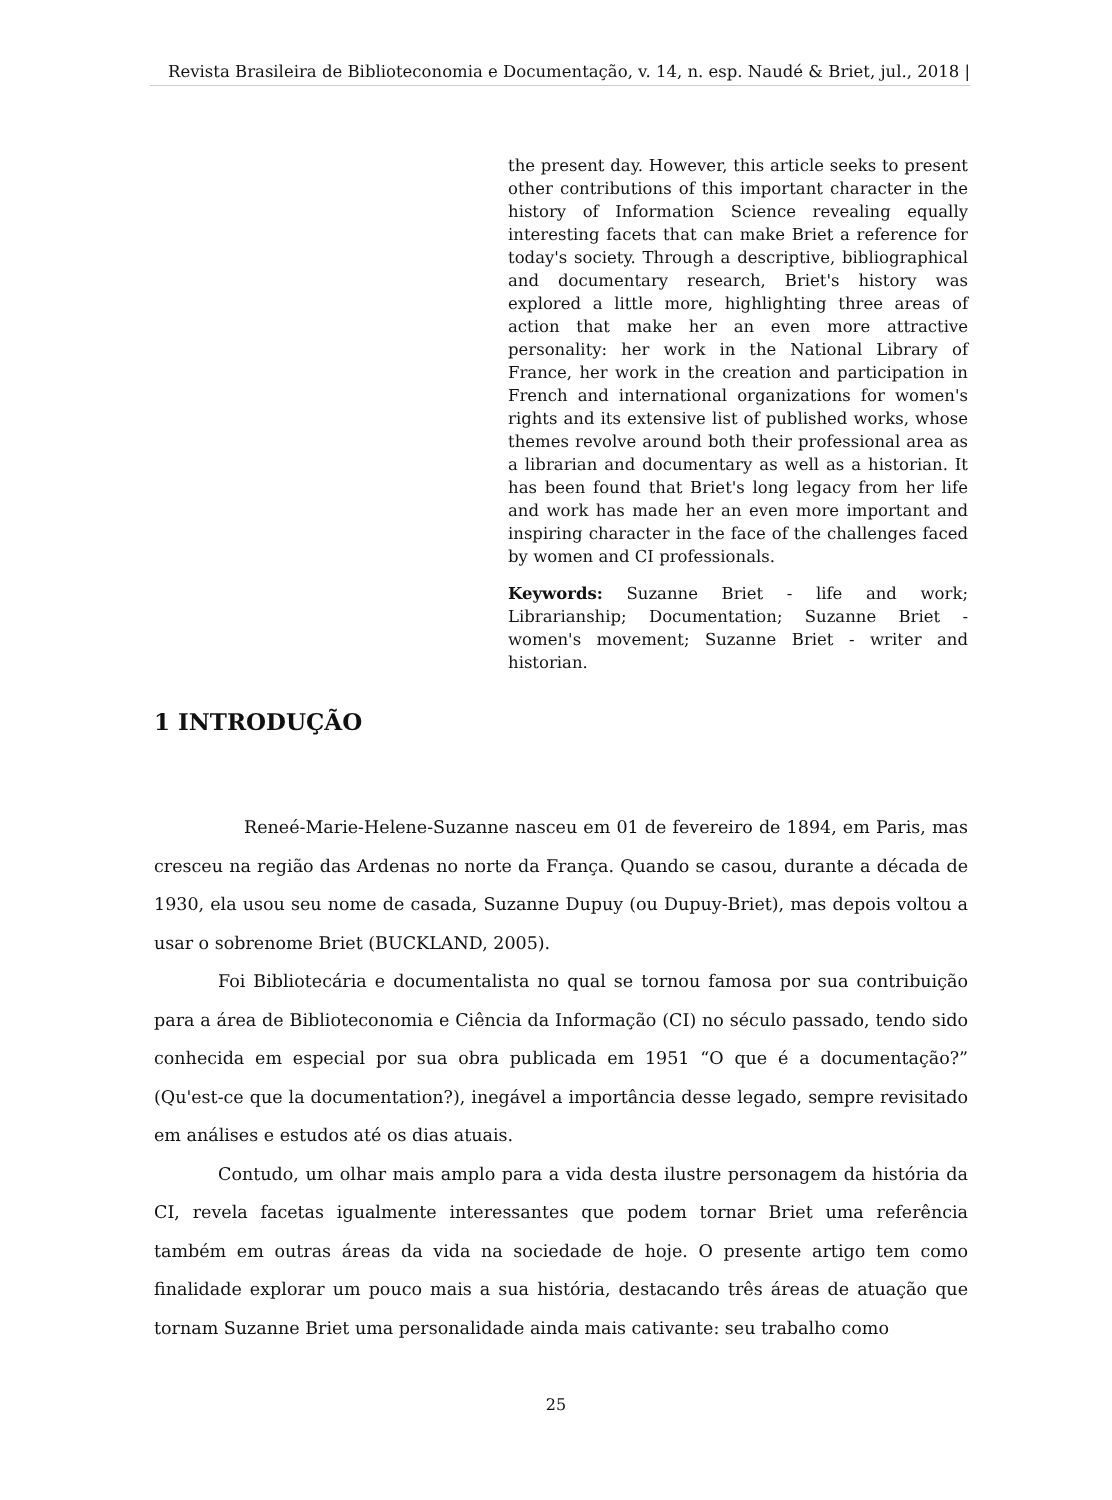Revista Brasileira de Biblioteconomia e Documentação, v. 14, n. esp. Naudé & Briet, jul., 2018 |
the present day. However, this article seeks to present other contributions of this important character in the history of Information Science revealing equally interesting facets that can make Briet a reference for today's society. Through a descriptive, bibliographical and documentary research, Briet's history was explored a little more, highlighting three areas of action that make her an even more attractive personality: her work in the National Library of France, her work in the creation and participation in French and international organizations for women's rights and its extensive list of published works, whose themes revolve around both their professional area as a librarian and documentary as well as a historian. It has been found that Briet's long legacy from her life and work has made her an even more important and inspiring character in the face of the challenges faced by women and CI professionals.
Keywords: Suzanne Briet - life and work; Librarianship; Documentation; Suzanne Briet - women's movement; Suzanne Briet - writer and historian.
1 INTRODUÇÃO
Reneé-Marie-Helene-Suzanne nasceu em 01 de fevereiro de 1894, em Paris, mas cresceu na região das Ardenas no norte da França. Quando se casou, durante a década de 1930, ela usou seu nome de casada, Suzanne Dupuy (ou Dupuy-Briet), mas depois voltou a usar o sobrenome Briet (BUCKLAND, 2005).
Foi Bibliotecária e documentalista no qual se tornou famosa por sua contribuição para a área de Biblioteconomia e Ciência da Informação (CI) no século passado, tendo sido conhecida em especial por sua obra publicada em 1951 “O que é a documentação?” (Qu'est-ce que la documentation?), inegável a importância desse legado, sempre revisitado em análises e estudos até os dias atuais.
Contudo, um olhar mais amplo para a vida desta ilustre personagem da história da CI, revela facetas igualmente interessantes que podem tornar Briet uma referência também em outras áreas da vida na sociedade de hoje. O presente artigo tem como finalidade explorar um pouco mais a sua história, destacando três áreas de atuação que tornam Suzanne Briet uma personalidade ainda mais cativante: seu trabalho como
25